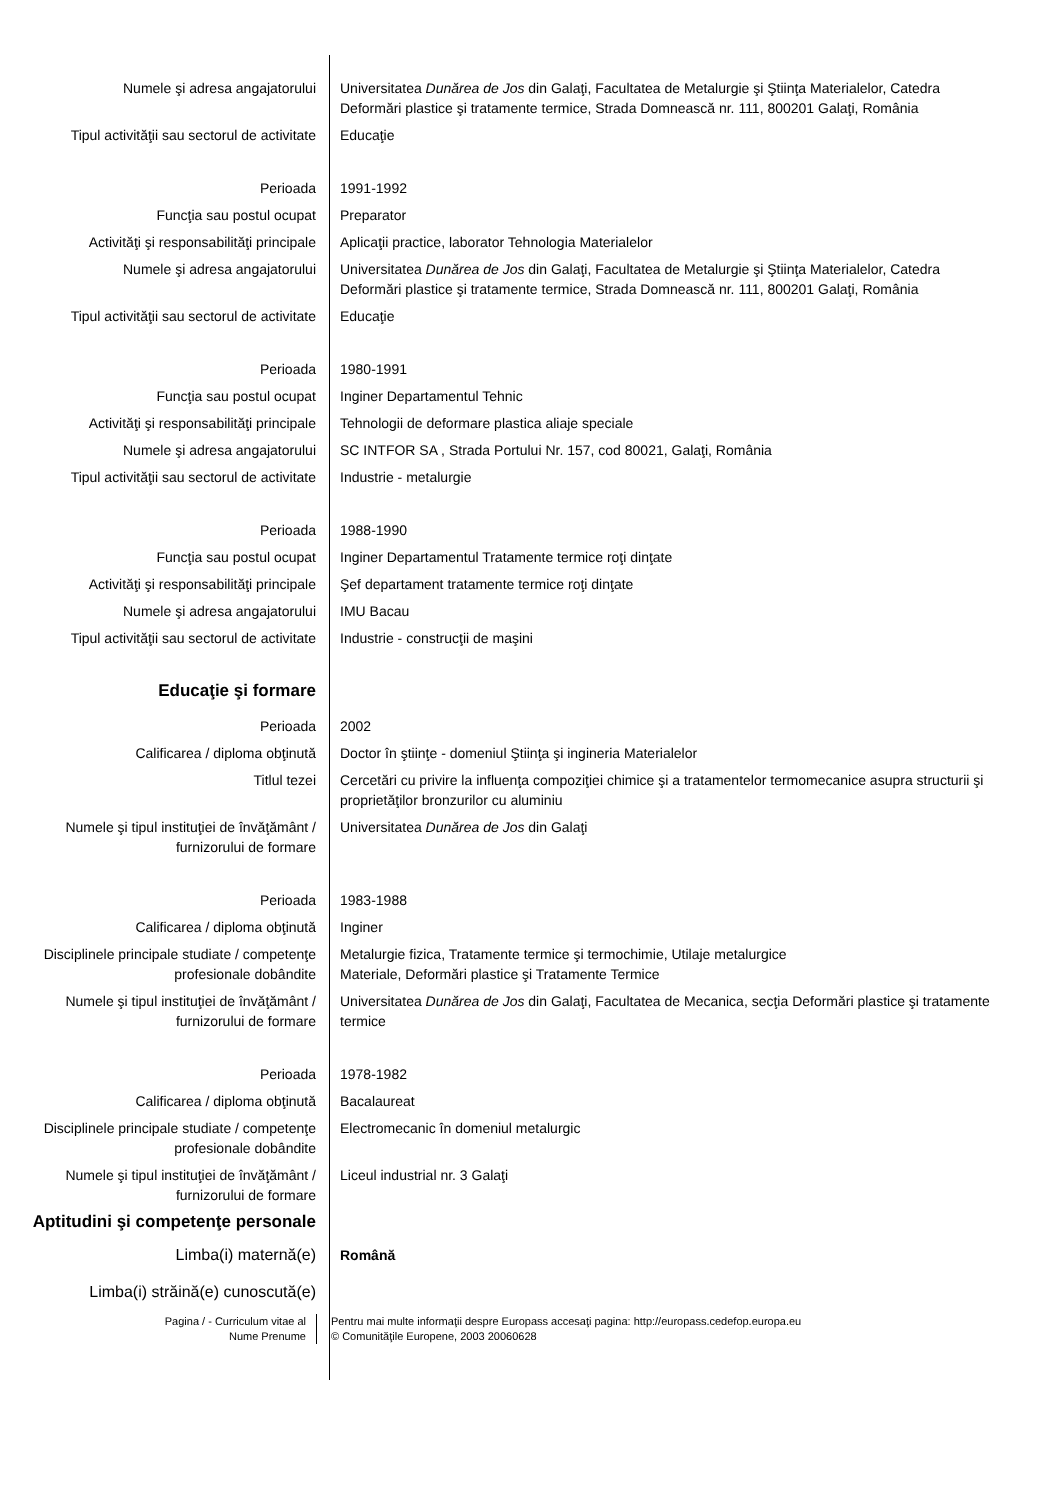Numele şi adresa angajatorului Universitatea Dunărea de Jos din Galaţi, Facultatea de Metalurgie şi Ştiinţa Materialelor, Catedra Deformări plastice şi tratamente termice, Strada Domnească nr. 111, 800201 Galaţi, România
Tipul activităţii sau sectorul de activitate
Educaţie
Perioada 1991-1992
Funcţia sau postul ocupat Preparator
Activităţi şi responsabilităţi principale
Aplicaţii practice, laborator Tehnologia Materialelor
Numele şi adresa angajatorului Universitatea Dunărea de Jos din Galaţi, Facultatea de Metalurgie şi Ştiinţa Materialelor, Catedra Deformări plastice şi tratamente termice, Strada Domnească nr. 111, 800201 Galaţi, România
Tipul activităţii sau sectorul de activitate
Educaţie
Perioada 1980-1991
Funcţia sau postul ocupat Inginer Departamentul Tehnic
Activităţi şi responsabilităţi principale
Tehnologii de deformare plastica aliaje speciale
Numele şi adresa angajatorului SC INTFOR SA , Strada Portului Nr. 157, cod 80021, Galaţi, România
Tipul activităţii sau sectorul de activitate
Industrie - metalurgie
Perioada 1988-1990
Funcţia sau postul ocupat Inginer Departamentul Tratamente termice roţi dinţate
Activităţi şi responsabilităţi principale
Şef departament tratamente termice roţi dinţate
Numele şi adresa angajatorului IMU Bacau
Tipul activităţii sau sectorul de activitate
Industrie - construcţii de maşini
Educaţie şi formare
Perioada 2002
Calificarea / diploma obţinută Doctor în ştiinţe - domeniul Ştiinţa şi ingineria Materialelor
Titlul tezei Cercetări cu privire la influenţa compoziţiei chimice şi a tratamentelor termomecanice asupra structurii şi proprietăţilor bronzurilor cu aluminiu
Numele şi tipul instituţiei de învăţământ / furnizorului de formare
Universitatea Dunărea de Jos din Galaţi
Perioada 1983-1988
Calificarea / diploma obţinută Inginer
Disciplinele principale studiate / competenţe profesionale dobândite
Metalurgie fizica, Tratamente termice şi termochimie, Utilaje metalurgice
Materiale, Deformări plastice şi Tratamente Termice
Numele şi tipul instituţiei de învăţământ / furnizorului de formare
Universitatea Dunărea de Jos din Galaţi, Facultatea de Mecanica, secţia Deformări plastice şi tratamente termice
Perioada 1978-1982
Calificarea / diploma obţinută Bacalaureat
Disciplinele principale studiate / competenţe profesionale dobândite
Electromecanic în domeniul metalurgic
Numele şi tipul instituţiei de învăţământ / furnizorului de formare
Liceul industrial nr. 3 Galaţi
Aptitudini şi competenţe personale
Limba(i) maternă(e) Română
Limba(i) străină(e) cunoscută(e)
Pagina / - Curriculum vitae al
Nume Prenume
Pentru mai multe informaţii despre Europass accesaţi pagina: http://europass.cedefop.europa.eu
© Comunităţile Europene, 2003 20060628